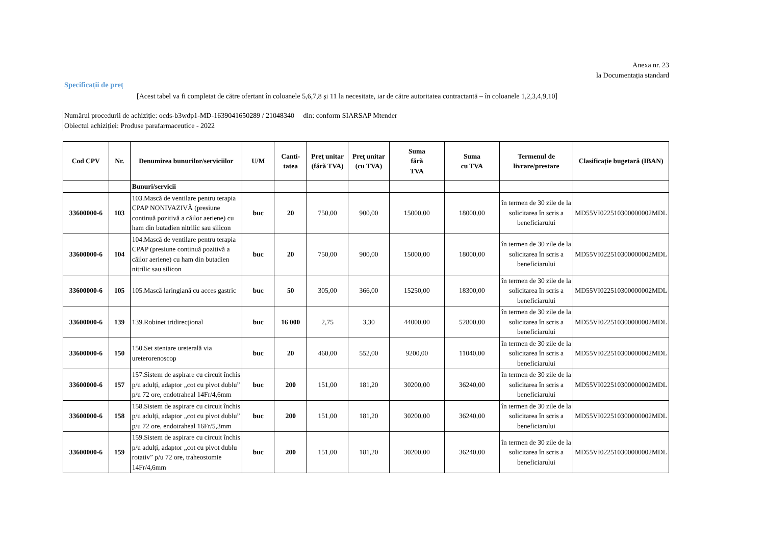Anexa nr. 23
la Documentația standard
Specificații de preț
[Acest tabel va fi completat de către ofertant în coloanele 5,6,7,8 și 11 la necesitate, iar de către autoritatea contractantă – în coloanele 1,2,3,4,9,10]
Numărul procedurii de achiziție: ocds-b3wdp1-MD-1639041650289 / 21048340 din: conform SIARSAP Mtender
Obiectul achiziției: Produse parafarmaceutice - 2022
| Cod CPV | Nr. | Denumirea bunurilor/serviciilor | U/M | Canti- tatea | Preţ unitar (fără TVA) | Preţ unitar (cu TVA) | Suma fără TVA | Suma cu TVA | Termenul de livrare/prestare | Clasificație bugetară (IBAN) |
| --- | --- | --- | --- | --- | --- | --- | --- | --- | --- | --- |
| | | Bunuri/servicii | | | | | | | | |
| 33600000-6 | 103 | 103.Mască de ventilare pentru terapia CPAP NONIVAZIVĂ (presiune continuă pozitivă a căilor aeriene) cu ham din butadien nitrilic sau silicon | buc | 20 | 750,00 | 900,00 | 15000,00 | 18000,00 | în termen de 30 zile de la solicitarea în scris a beneficiarului | MD55VI022510300000002MDL |
| 33600000-6 | 104 | 104.Mască de ventilare pentru terapia CPAP (presiune continuă pozitivă a căilor aeriene) cu ham din butadien nitrilic sau silicon | buc | 20 | 750,00 | 900,00 | 15000,00 | 18000,00 | în termen de 30 zile de la solicitarea în scris a beneficiarului | MD55VI022510300000002MDL |
| 33600000-6 | 105 | 105.Mască laringiană cu acces gastric | buc | 50 | 305,00 | 366,00 | 15250,00 | 18300,00 | în termen de 30 zile de la solicitarea în scris a beneficiarului | MD55VI022510300000002MDL |
| 33600000-6 | 139 | 139.Robinet tridirecțional | buc | 16 000 | 2,75 | 3,30 | 44000,00 | 52800,00 | în termen de 30 zile de la solicitarea în scris a beneficiarului | MD55VI022510300000002MDL |
| 33600000-6 | 150 | 150.Set stentare ureterală via ureterorenoscop | buc | 20 | 460,00 | 552,00 | 9200,00 | 11040,00 | în termen de 30 zile de la solicitarea în scris a beneficiarului | MD55VI022510300000002MDL |
| 33600000-6 | 157 | 157.Sistem de aspirare cu circuit închis p/u adulți, adaptor „cot cu pivot dublu” p/u 72 ore, endotraheal 14Fr/4,6mm | buc | 200 | 151,00 | 181,20 | 30200,00 | 36240,00 | în termen de 30 zile de la solicitarea în scris a beneficiarului | MD55VI022510300000002MDL |
| 33600000-6 | 158 | 158.Sistem de aspirare cu circuit închis p/u adulți, adaptor „cot cu pivot dublu” p/u 72 ore, endotraheal 16Fr/5,3mm | buc | 200 | 151,00 | 181,20 | 30200,00 | 36240,00 | în termen de 30 zile de la solicitarea în scris a beneficiarului | MD55VI022510300000002MDL |
| 33600000-6 | 159 | 159.Sistem de aspirare cu circuit închis p/u adulți, adaptor „cot cu pivot dublu rotativ” p/u 72 ore, traheostomie 14Fr/4,6mm | buc | 200 | 151,00 | 181,20 | 30200,00 | 36240,00 | în termen de 30 zile de la solicitarea în scris a beneficiarului | MD55VI022510300000002MDL |